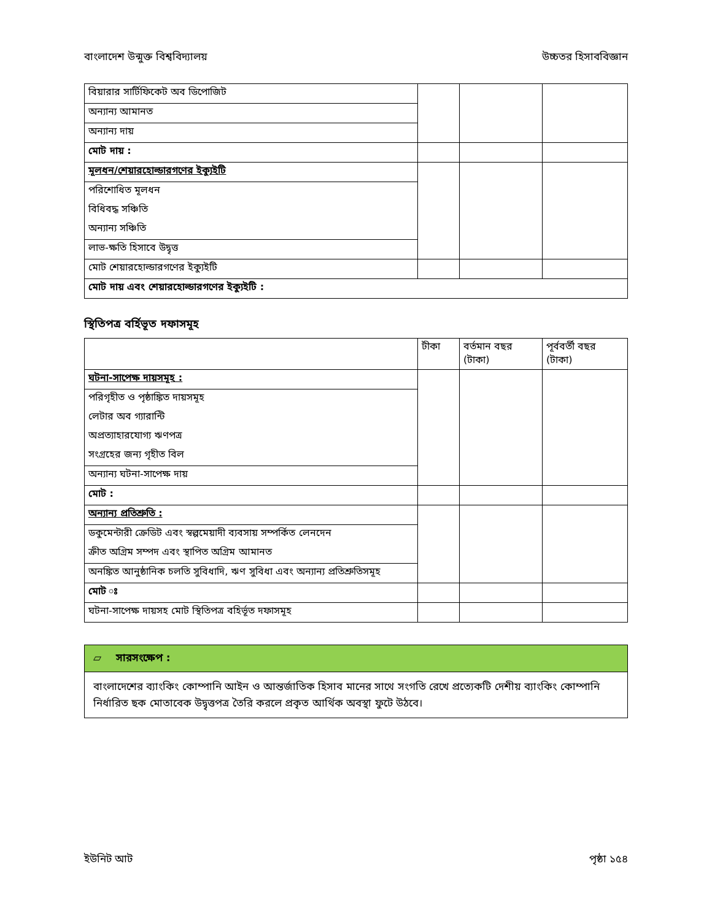বাংলাদেশ উন্মুক্ত বিশ্ববিদ্যালয় উচ্চতর হিসাববিজ্ঞান
| বিয়ারার সার্টিফিকেট অব ডিপোজিট | | | |
| অন্যান্য আমানত | | | |
| অন্যান্য দায় | | | |
| মোট দায় : | | | |
| মূলধন/শেয়ারহোল্ডারগণের ইক্যুইটি | | | |
| পরিশোধিত মূলধন | | | |
| বিধিবদ্ধ সঞ্চিতি | | | |
| অন্যান্য সঞ্চিতি | | | |
| লাভ-ক্ষতি হিসাবে উদ্বৃত্ত | | | |
| মোট শেয়ারহোল্ডারগণের ইক্যুইটি | | | |
| মোট দায় এবং শেয়ারহোল্ডারগণের ইক্যুইটি : | | | |
স্থিতিপত্র বর্হিভূত দফাসমূহ
| | টীকা | বর্তমান বছর (টাকা) | পূর্ববর্তী বছর (টাকা) |
| ঘটনা-সাপেক্ষ দায়সমূহ : | | | |
| পরিগৃহীত ও পৃষ্ঠাঙ্কিত দায়সমূহ | | | |
| লেটার অব গ্যারান্টি | | | |
| অপ্রত্যাহারযোগ্য ঋণপত্র | | | |
| সংগ্রহের জন্য গৃহীত বিল | | | |
| অন্যান্য ঘটনা-সাপেক্ষ দায় | | | |
| মোট : | | | |
| অন্যান্য প্রতিশ্রুতি : | | | |
| ডকুমেন্টারী ক্রেডিট এবং স্বল্পমেয়াদী ব্যবসায় সম্পর্কিত লেনদেন | | | |
| ক্রীত অগ্রিম সম্পদ এবং স্থাপিত অগ্রিম আমানত | | | |
| অনঙ্কিত আনুষ্ঠানিক চলতি সুবিধাদি, ঋণ সুবিধা এবং অন্যান্য প্রতিশ্রুতিসমূহ | | | |
| মোট ঃ | | | |
| ঘটনা-সাপেক্ষ দায়সহ মোট স্থিতিপত্র বহির্ভূত দফাসমূহ | | | |
▱ সারসংক্ষেপ :
বাংলাদেশের ব্যাংকিং কোম্পানি আইন ও আন্তর্জাতিক হিসাব মানের সাথে সংগতি রেখে প্রত্যেকটি দেশীয় ব্যাংকিং কোম্পানি নির্ধারিত ছক মোতাবেক উদ্বৃত্তপত্র তৈরি করলে প্রকৃত আর্থিক অবস্থা ফুটে উঠবে।
ইউনিট আট পৃষ্ঠা ১৫৪